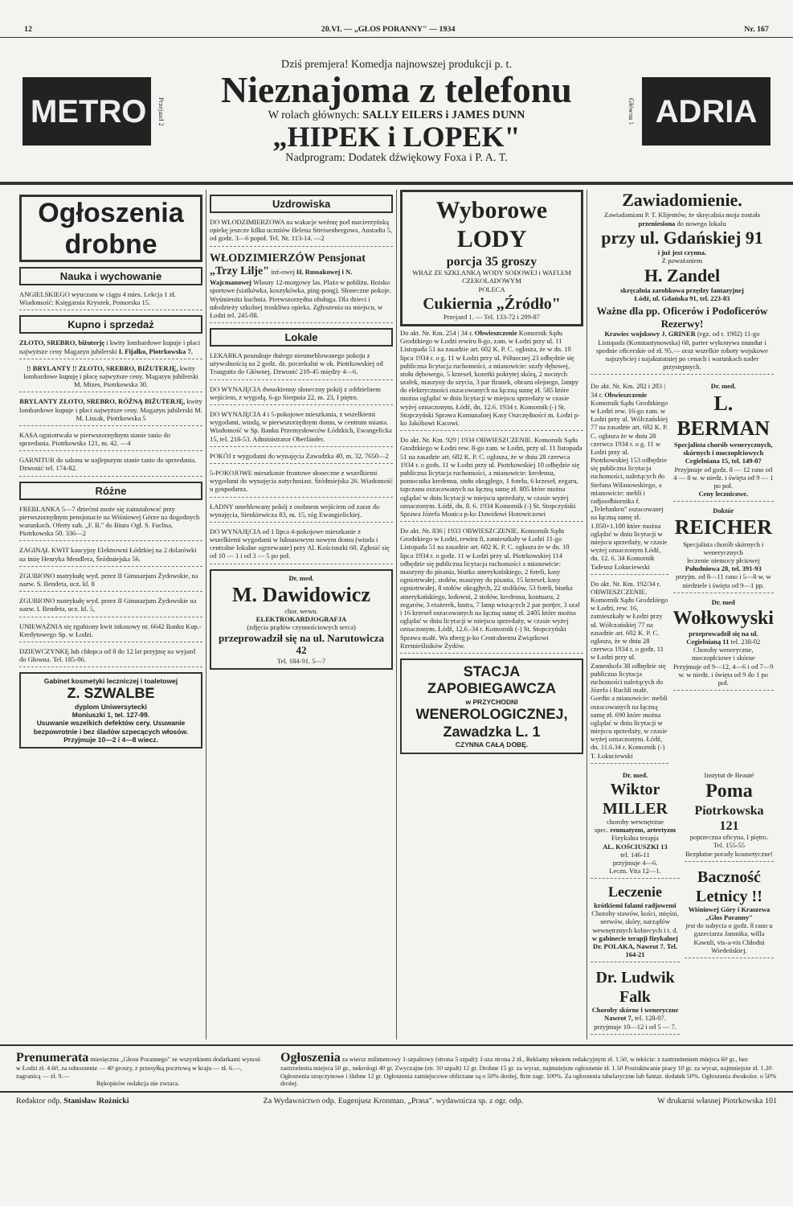12 20.VI. — „GŁOS PORANNY" — 1934 Nr. 167
METRO
Przejazd 2
Dziś premjera! Komedja najnowszej produkcji p. t.
Nieznajoma z telefonu
W rolach głównych: SALLY EILERS i JAMES DUNN
„HIPEK i LOPEK"
Nadprogram: Dodatek dźwiękowy Foxa i P. A. T.
Główna 1
ADRIA
Ogłoszenia drobne
Nauka i wychowanie
ANGIELSKIEGO wyuczam w ciągu 4 mies. Lekcja 1 zł. Wiadomość: Księgarnia Kryszek, Pomorska 15.
Kupno i sprzedaż
ZŁOTO, SREBRO, biżuterję i kwity lombardowe kupuje i płaci najwyższe ceny Magazyn jubilerski I. Fijałko, Piotrkowska 7.
!! BRYLANTY !! ZŁOTO, SREBRO, BIŻUTERJĘ, kwity lombardowe kupuję i płacę najwyższe ceny. Magazyn jubilerski M. Mizes, Piotrkowska 30.
BRYLANTY ZŁOTO, SREBRO, RÓŻNĄ BIŻUTERJĘ, kwity lombardowe kupuje i płaci najwyższe ceny. Magazyn jubilerski M. M. Lissak, Piotrkowska 5
KASA ogniotrwała w pierwszorzędnym stanie tanio do sprzedania. Piotrkowska 121, m. 42. —4
GARNITUR do salonu w najlepszym stanie tanio do sprzedania. Dzwonić tel. 174-82.
Różne
FREBLANKA 5—7 dziećmi może się zainstalować przy pierwszorzędnym pensjonacie na Wiśniowej Górze na dogodnych warunkach. Oferty sub. „F. B." do Biura Ogł. S. Fuchsa, Piotrkowska 50. 336—2
ZAGINĄŁ KWIT kaucyjny Elektrowni Łódzkiej na 2 dolarówki na imię Henryka Mendlera, Śródmiejska 56.
ZGUBIONO matrykułę wyd. przez II Gimnazjum Żydowskie, na nazw. S. Bendeta, ucz. kl. 8
ZGUBIONO matrykułę wyd. przez II Gimnazjum Żydowskie na nazw. I. Bendeta, ucz. kl. 5,
UNIEWAŻNIA się zgubiony kwit inkasowy nr. 6642 Banku Kup.-Kredytowego Sp. w Łodzi.
DZIEWCZYNKĘ lub chłopca od 8 do 12 lat przyjmę na wyjazd do Głowna. Tel. 185-06.
Gabinet kosmetyki leczniczej i toaletowej
Z. SZWALBE
dyplom Uniwersytecki
Moniuszki 1, tel. 127-99.
Usuwanie wszelkich defektów cery. Usuwanie bezpowrotnie i bez śladów szpecących włosów.
Przyjmuje 10—2 i 4—8 wiecz.
Uzdrowiska
DO WŁODZIMIERZOWA na wakacje weźmę pod macierzyńską opiekę jeszcze kilku uczniów Helena Streisenbergowa, Anstadta 5, od godz. 3—6 popoł. Tel. Nr. 113-14. —2
WŁODZIMIERZÓW Pensjonat „Trzy Lilje" inż-owej H. Russakowej i N. Wajcmanowej Własny 12-morgowy las. Plaża w pobliżu. Boisko sportowe (siatkówka, koszykówka, ping-pong). Słoneczne pokoje. Wyśmienita kuchnia. Pierwszorzędna obsługa. Dla dzieci i młodzieży szkolnej troskliwa opieka. Zgłoszenia na miejscu, w Łodzi tel. 245-08.
Lokale
LEKARKA poszukuje dużego nieumeblowanego pokoju z używalnością na 2 godz. dz. poczekalni w ok. Piotrkowskiej od Traugutta do Głównej. Dzwonić 210-45 między 4—6.
DO WYNAJĘCIA dwuokienny słoneczny pokój z oddzielnem wejściem, z wygodą. 6-go Sierpnia 22, m. 23, I piętro.
DO WYNAJĘCIA 4 i 5-pokojowe mieszkania, z wszelkiemi wygodami, windą, w pierwszorzędnym domu, w centrum miasta. Wiadomość w Sp. Banku Przemysłowców Łódzkich, Ewangelicka 15, tel. 218-53. Administrator Oberländer.
POKÓJ z wygodami do wynajęcia Zawadzka 40, m. 32. 7650—2
5-POKOJOWE mieszkanie frontowe słoneczne z wszelkiemi wygodami do wynajęcia natychmiast. Śródmiejska 26. Wiadomość u gospodarza.
ŁADNY umeblowany pokój z osobnem wejściem od zaraz do wynajęcia, Sienkiewicza 83, m. 15, róg Ewangielickiej.
DO WYNAJĘCIA od 1 lipca 4-pokojowe mieszkanie z wszelkiemi wygodami w luksusowym nowym domu (winda i centralne lokalne ogrzewanie) przy Al. Kościuszki 60. Zgłosić się od 10 — 1 i od 3 — 5 po poł.
Dr. med.
M. Dawidowicz
chor. wewn.
ELEKTROKARDJOGRAFJA
(zdjęcia prądów czynnościowych serca)
przeprowadził się na ul. Narutowicza 42
Tel. 184-91. 5—7
Wyborowe LODY
porcja 35 groszy
WRAZ ZE SZKLANKĄ WODY SODOWEJ i WAFLEM CZEKOLADOWYM
POLECA
Cukiernia „Źródło"
Przejazd 1. — Tel. 133-72 i 209-87
Do akt. Nr. Km. 254 | 34 r. Obwieszczenie Komornik Sądu Grodzkiego w Łodzi rewiru 8-go, zam. w Łodzi przy ul. 11 Listopada 51 na zasadzie art. 602 K. P. C. ogłasza, że w dn. 10 lipca 1934 r. o g. 11 w Łodzi przy ul. Północnej 23 odbędzie się publiczna licytacja ruchomości, a mianowicie: szafy dębowej, stołu dębowego, 5 krzeseł, kozetki pokrytej skórą, 2 nocnych szafek, maszyny do szycia, 3 par firanek, obrazu olejnego, lampy do elektryczności oszacowanych na łączną sumę zł. 585 które można oglądać w dniu licytacji w miejscu sprzedaży w czasie wyżej oznaczonym. Łódź, dn. 12.6. 1934 r. Komornik (-) St. Stopczyński Sprawa Komunalnej Kasy Oszczędności m. Łodzi p-ko Jakóbowi Kacowi.
Do akt. Nr. Km. 929 | 1934 OBWIESZCZENIE. Komornik Sądu Grodzkiego w Łodzi rew. 8-go zam. w Łodzi, przy ul. 11 listopada 51 na zasadzie art. 602 K. P. C. ogłasza, że w dniu 28 czerwca 1934 r. o gods. 11 w Łodzi przy ul. Piotrkowskiej 10 odbędzie się publiczna licytacja ruchomości, a mianowicie: kredensu, pomocnika kredensu, stołu okrągłego, 1 fotelu, 6 krzeseł, zegaru, tapczanu oszacowanych na łączną sumę zł. 805 które można oglądać w dniu licytacji w miejscu sprzedaży, w czasie wyżej oznaczonym. Łódź, dn. 8. 6. 1934 Komornik (-) St. Stopczyński Sprawa Józefa Monica p-ko Dawidowi Horowiczowi
Do akt. Nr. 836 | 1933 OBWIESZCZENIE. Komornik Sądu Grodzkiego w Łodzi, rewiru 8, zamieszkały w Łodzi 11-go Listopada 51 na zasadzie art. 602 K. P. C. ogłasza że w dn. 10 lipca 1934 r. o godz. 11 w Łodzi przy ul. Piotrkowskiej 114 odbędzie się publiczna licytacja ruchomości a mianowicie: maszyny do pisania, biurka amerykańskiego, 2 foteli, kasy ogniotrwałej, stołów, maszyny do pisania, 15 krzeseł, kasy ogniotrwałej, 8 stołów okrągłych, 22 stolików, 53 foteli, biurka amerykańskiego, lodowni, 2 stołów, kredensu, kontuaru, 2 zegarów, 3 etażerek, lustra, 7 lamp wiszących 2 par portjer, 3 szaf i 16 krzeseł oszacowanych na łączną sumę zł. 2405 które można oglądać w dniu licytacji w miejscu sprzedaży, w czasie wyżej oznaczonym. Łódź, 12.6.-34 r. Komornik (-) St. Stopczyński Sprawa małż. Wa nberg p-ko Centralnemu Związkowi Rzemieślników Żydów.
STACJA ZAPOBIEGAWCZA
w PRZYCHODNI
WENEROLOGICZNEJ, Zawadzka L. 1
CZYNNA CAŁĄ DOBĘ.
Zawiadomienie.
Zawiadamiam P. T. Klijentów, że skręcalnia moja została przeniesiona do nowego lokalu
przy ul. Gdańskiej 91
i już jest czynna.
Z poważaniem
H. Zandel
skręcalnia zarobkowa przędzy fantazyjnej
Łódź, ul. Gdańska 91, tel. 223-03
Ważne dla pp. Oficerów i Podoficerów Rezerwy!
Krawiec wojskowy J. GRINER (egz. od r. 1902) 11-go Listopada (Konstantynowska) 68, parter wykonywa mundur i spodnie oficerskie od zł. 95.— oraz wszelkie roboty wojskowe najszybciej i najakuratniej po cenach i warunkach nader przystępnych.
Do akt. Nr. Km. 202 i 203 | 34 r. Obwieszczenie Komornik Sądu Grodzkiego w Łodzi rew. 16-go zam. w Łodzi przy ul. Wólczańskiej 77 na zasadzie art. 602 K. P. C. ogłasza że w dniu 28 czerwca 1934 r. o g. 11 w Łodzi przy ul. Piotrkowskiej 153 odbędzie się publiczna licytacja ruchomości, należących do Stefana Wilanowskiego, a mianowicie: mebli i radjoodbiornika f. „Telefunken" oszacowanej na łączną sumę zł. 1.050+1.100 które można oglądać w dniu licytacji w miejscu sprzedaży, w czasie wyżej oznaczonym Łódź, dn. 12. 6. 34 Komornik Tadeusz Łokuciewski
Do akt. Nr. Km. 192/34 r. OBWIESZCZENIE. Komornik Sądu Grodzkiego w Łodzi, rew. 16, zamieszkały w Łodzi przy ul. Wólczańskiej 77 na zasadzie art. 602 K. P. C. ogłasza, że w dniu 28 czerwca 1934 r. o godz. 11 w Łodzi przy ul. Zamenhofa 38 odbędzie się publiczna licytacja ruchomości należących do Józefa i Ruchli małż. Gordin a mianowicie: mebli oszacowanych na łączną sumę zł. 690 które można oglądać w dniu licytacji w miejscu sprzedaży, w czasie wyżej oznaczonym. Łódź, dn. 11.6.34 r. Komornik (-) T. Łokuciewski
Dr. med.
L. BERMAN
Specjalista chorób wenerycznych, skórnych i moczopłciowych
Cegielniana 15, tel. 149-07
Przyjmuje od godz. 8 — 12 rano od 4 — 8 w. w niedz. i święta od 9 — 1 po poł.
Ceny lecznicowe.
Doktór
REICHER
Specjalista chorób skórnych i wenerycznych
leczenie niemocy płciowej
Południowa 28, tel. 391-93
przyjm. od 8—11 rano i 5—8 w. w niedziele i święta od 9—1 pp.
Dr. med
Wołkowyski
przeprowadził się na ul. Cegielnianą 11 tel. 238-02
Choroby weneryczne, moczopłciowe i skórne
Przyjmuje od 9—12, 4—6 i od 7—9 w. w niedz. i święta od 9 do 1 po poł.
Dr. med.
Wiktor MILLER
choroby wewnętrzne
spec. reumatyzm, artretyzm
Fizykalna terapja
AL. KOŚCIUSZKI 13
tel. 146-11
przyjmuje 4—6.
Leczn. Vita 12—1.
Leczenie
krótkiemi falami radjowemi
Choroby stawów, kości, mięśni, nerwów, skóry, narządów wewnętrznych kobiecych i t. d. w gabinecie terapji fizykalnej Dr. POLAKA, Nawrot 7. Tel. 164-21
Dr. Ludwik Falk
Choroby skórne i weneryczne
Nawrot 7, tel. 128-07.
przyjmuje 10—12 i od 5 — 7.
Instytut de Beauté
Poma
Piotrkowska 121
poprzeczna oficyna, I piętro.
Tel. 155-55
Bezpłatne porady kosmetyczne!
Baczność Letnicy !!
Wiśniowej Góry i Kraszewa „Głos Poranny"
jest do nabycia o godz. 8 rano u gazeciarza Jamnika, willa Kawnli, vis-a-vis Chłodni Wiedeńskiej.
Prenumerata miesięczna „Głosu Porannego" ze wszystkiemi dodatkami wynosi w Łodzi zł. 4.60, za odnoszenie — 40 groszy, z przesyłką pocztową w kraju — zł. 6.—, zagranicą — zł. 9.—
Rękopisów redakcja nie zwraca.
Ogłoszenia za wiersz milimetrowy 1-szpaltowy (strona 5 szpalt): I-sza strona 2 zł., Reklamy tekstem redakcyjnym zł. 1.50, w tekście: z zastrzeżeniem miejsca 60 gr., bez zastrzeżenia miejsca 50 gr., nekrologi 40 gr. Zwyczajne (str. 10 szpalt) 12 gr. Drobne 15 gr. za wyraz, najmniejsze ogłoszenie zł. 1.50 Poszukiwanie pracy 10 gr. za wyraz, najmniejsze zł. 1.20. Ogłoszenia szręczynowe i ślubne 12 gr. Ogłoszenia zamiejscowe obliczane są o 50% drożej, firm zagr. 100%. Za ogłoszenia tabelaryczne lub fantaz. dodatek 50%. Ogłoszenia dwukolor. o 50% drożej.
Redaktor odp. Stanisław Rożnicki Za Wydawnictwo odp. Eugenjusz Kronman. „Prasa". wydawnicza sp. z ogr. odp. W drukarni własnej Piotrkowska 101